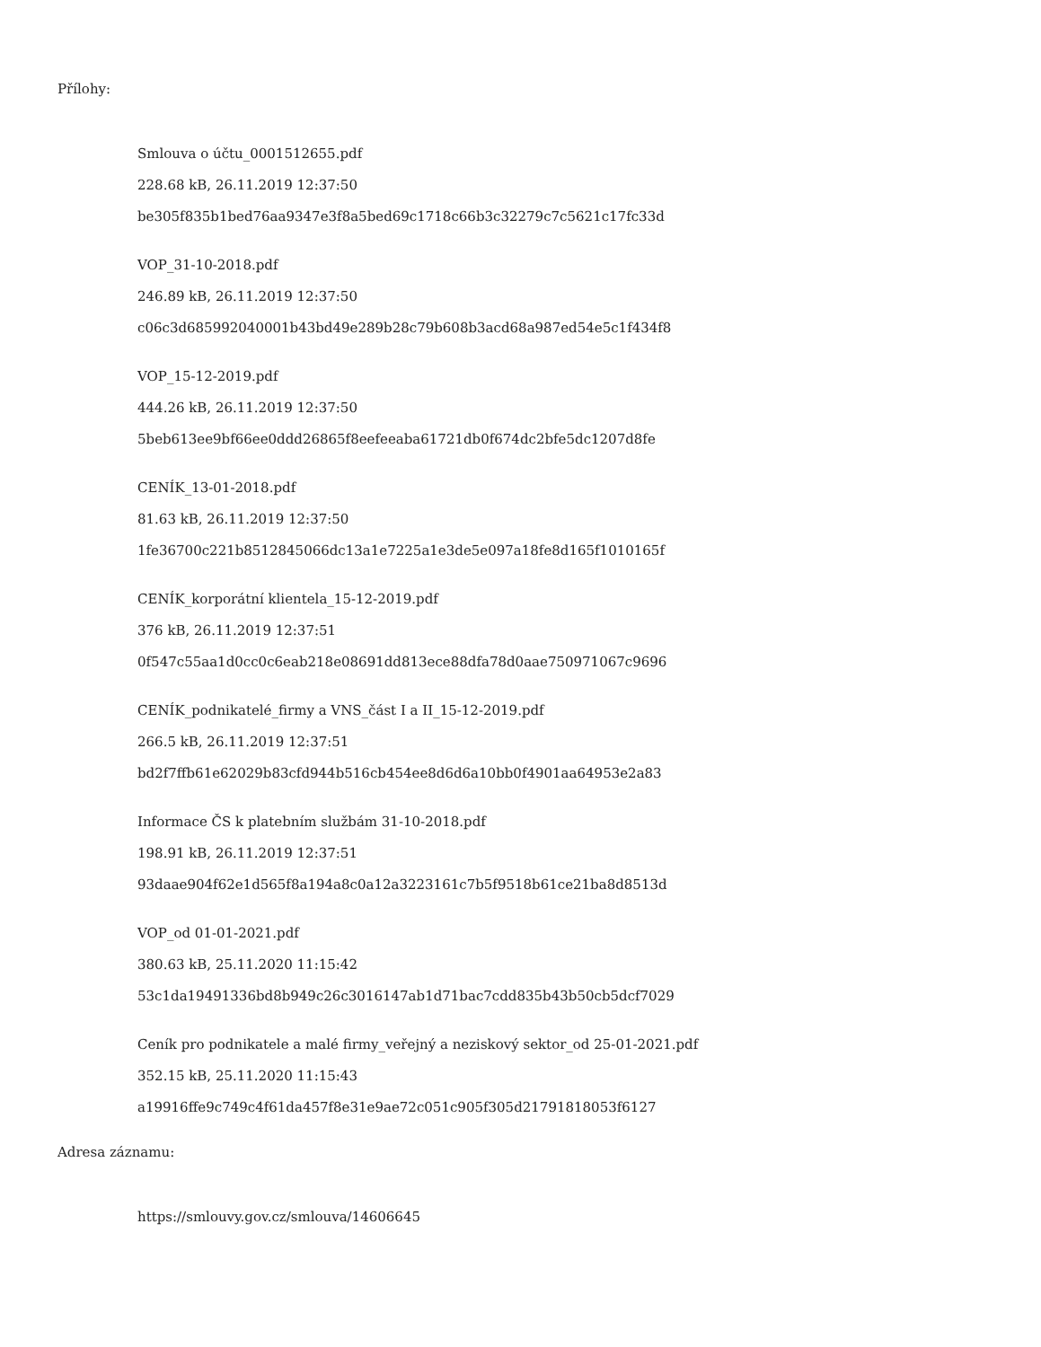Přílohy:
Smlouva o účtu_0001512655.pdf
228.68 kB, 26.11.2019 12:37:50
be305f835b1bed76aa9347e3f8a5bed69c1718c66b3c32279c7c5621c17fc33d
VOP_31-10-2018.pdf
246.89 kB, 26.11.2019 12:37:50
c06c3d685992040001b43bd49e289b28c79b608b3acd68a987ed54e5c1f434f8
VOP_15-12-2019.pdf
444.26 kB, 26.11.2019 12:37:50
5beb613ee9bf66ee0ddd26865f8eefeeaba61721db0f674dc2bfe5dc1207d8fe
CENÍK_13-01-2018.pdf
81.63 kB, 26.11.2019 12:37:50
1fe36700c221b8512845066dc13a1e7225a1e3de5e097a18fe8d165f1010165f
CENÍK_korporátní klientela_15-12-2019.pdf
376 kB, 26.11.2019 12:37:51
0f547c55aa1d0cc0c6eab218e08691dd813ece88dfa78d0aae750971067c9696
CENÍK_podnikatelé_firmy a VNS_část I a II_15-12-2019.pdf
266.5 kB, 26.11.2019 12:37:51
bd2f7ffb61e62029b83cfd944b516cb454ee8d6d6a10bb0f4901aa64953e2a83
Informace ČS k platebním službám 31-10-2018.pdf
198.91 kB, 26.11.2019 12:37:51
93daae904f62e1d565f8a194a8c0a12a3223161c7b5f9518b61ce21ba8d8513d
VOP_od 01-01-2021.pdf
380.63 kB, 25.11.2020 11:15:42
53c1da19491336bd8b949c26c3016147ab1d71bac7cdd835b43b50cb5dcf7029
Ceník pro podnikatele a malé firmy_veřejný a neziskový sektor_od 25-01-2021.pdf
352.15 kB, 25.11.2020 11:15:43
a19916ffe9c749c4f61da457f8e31e9ae72c051c905f305d21791818053f6127
Adresa záznamu:
https://smlouvy.gov.cz/smlouva/14606645